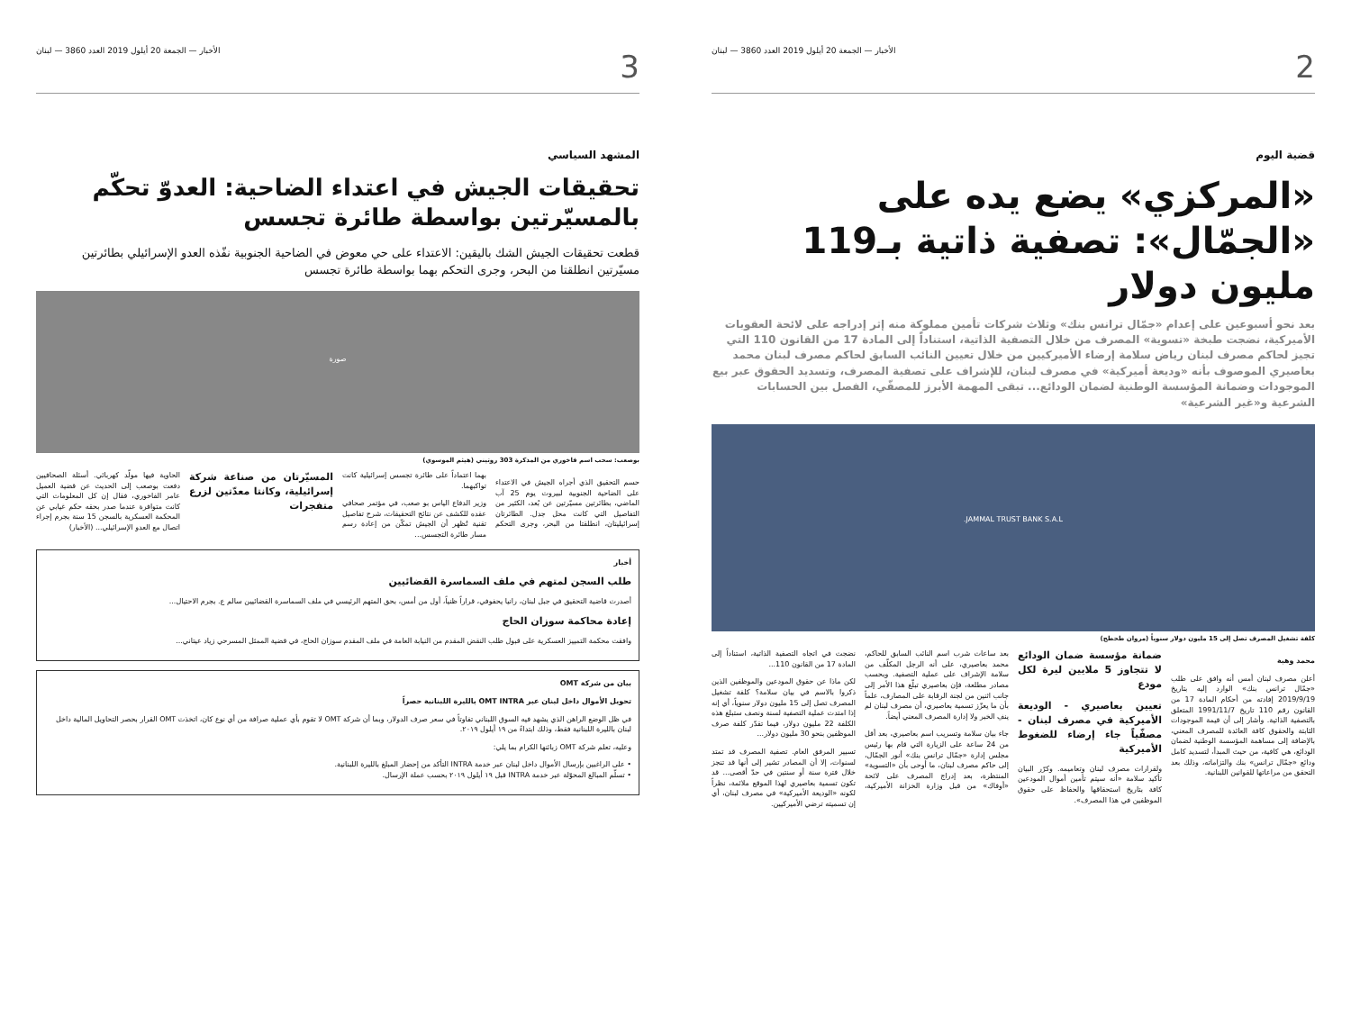2 الأخبار — الجمعة 20 أيلول 2019 العدد 3860 — لبنان
قضية اليوم
«المركزي» يضع يده على «الجمّال»: تصفية ذاتية بـ119 مليون دولار
بعد نحو أسبوعين على إعدام «جمّال ترانس بنك» وثلاث شركات تأمين مملوكة منه إثر إدراجه على لائحة العقوبات الأميركية، نضجت طبخة «تسوية» المصرف من خلال التصفية الذاتية، استناداً إلى المادة 17 من القانون 110 التي تجيز لحاكم مصرف لبنان رياض سلامة إرضاء الأميركيين من خلال تعيين النائب السابق لحاكم مصرف لبنان محمد بعاصيري الموصوف بأنه «وديعة أميركية» في مصرف لبنان، للإشراف على تصفية المصرف، وتسديد الحقوق عبر بيع الموجودات وضمانة المؤسسة الوطنية لضمان الودائع... تبقى المهمة الأبرز للمصفّي، الفصل بين الحسابات الشرعية و«غير الشرعية»
JAMMAL TRUST BANK S.A.L.
كلفة تشغيل المصرف تصل إلى 15 مليون دولار سنوياً (مروان طحطح)
محمد وهبة
أعلن مصرف لبنان أمس أنه وافق على طلب «جمّال ترانس بنك» الوارد إليه بتاريخ 2019/9/19 إفادته من أحكام المادة 17 من القانون رقم 110 تاريخ 1991/11/7 المتعلق بالتصفية الذاتية. وأشار إلى أن قيمة الموجودات الثابتة والحقوق كافة العائدة للمصرف المعني، بالإضافة إلى مساهمة المؤسسة الوطنية لضمان الودائع، هي كافية، من حيث المبدأ، لتسديد كامل ودائع «جمّال ترانس» بنك والتزاماته، وذلك بعد التحقق من مراعاتها للقوانين اللبنانية.
ضمانة مؤسسة ضمان الودائع لا تتجاوز 5 ملايين ليرة لكل مودع
تعيين بعاصيري - الوديعة الأميركية في مصرف لبنان - مصفّياً جاء إرضاء للضغوط الأميركية
ولقرارات مصرف لبنان وتعاميمه. وكرّر البيان تأكيد سلامة «أنه سيتم تأمين أموال المودعين كافة بتاريخ استحقاقها والحفاظ على حقوق الموظفين في هذا المصرف».
بعد ساعات شرب اسم النائب السابق للحاكم، محمد بعاصيري، على أنه الرجل المكلّف من سلامة الإشراف على عملية التصفية. وبحسب مصادر مطلعة، فإن بعاصيري تبلّغ هذا الأمر إلى جانب اثنين من لجنة الرقابة على المصارف، علماً بأن ما يعزّز تسمية بعاصيري، أن مصرف لبنان لم ينفِ الخبر ولا إدارة المصرف المعني أيضاً.
جاء بيان سلامة وتسريب اسم بعاصيري، بعد أقل من 24 ساعة على الزيارة التي قام بها رئيس مجلس إدارة «جمّال ترانس بنك» أنور الجمّال، إلى حاكم مصرف لبنان، ما أوحى بأن «التسوية» المنتظرة، بعد إدراج المصرف على لائحة «أوفاك» من قبل وزارة الخزانة الأميركية، نضجت في اتجاه التصفية الذاتية، استناداً إلى المادة 17 من القانون 110...
لكن ماذا عن حقوق المودعين والموظفين الذين ذكروا بالاسم في بيان سلامة؟ كلفة تشغيل المصرف تصل إلى 15 مليون دولار سنوياً، أي إنه إذا امتدت عملية التصفية لسنة ونصف ستبلغ هذه الكلفة 22 مليون دولار، فيما تقدّر كلفة صرف الموظفين بنحو 30 مليون دولار...
تسيير المرفق العام. تصفية المصرف قد تمتد لسنوات، إلا أن المصادر تشير إلى أنها قد تنجز خلال فترة سنة أو سنتين في حدّ أقصى... قد تكون تسمية بعاصيري لهذا الموقع ملائمة، نظراً لكونه «الوديعة الأميركية» في مصرف لبنان، أي إن تسميته ترضي الأميركيين.
3 الأخبار — الجمعة 20 أيلول 2019 العدد 3860 — لبنان
المشهد السياسي
تحقيقات الجيش في اعتداء الضاحية: العدوّ تحكّم بالمسيّرتين بواسطة طائرة تجسس
قطعت تحقيقات الجيش الشك باليقين: الاعتداء على حي معوض في الضاحية الجنوبية نفّذه العدو الإسرائيلي بطائرتين مسيّرتين انطلقتا من البحر، وجرى التحكم بهما بواسطة طائرة تجسس
صورة
بوصعب: سحب اسم فاخوري من المذكرة 303 روتيني (هيثم الموسوي)
حسم التحقيق الذي أجراه الجيش في الاعتداء على الضاحية الجنوبية لبيروت يوم 25 آب الماضي، بطائرتين مسيّرتين عن بُعد، الكثير من التفاصيل التي كانت محل جدل. الطائرتان إسرائيليتان، انطلقتا من البحر، وجرى التحكم بهما اعتماداً على طائرة تجسس إسرائيلية كانت تواكبهما.
وزير الدفاع الياس بو صعب، في مؤتمر صحافي عقده للكشف عن نتائج التحقيقات، شرح تفاصيل تقنية تُظهر أن الجيش تمكّن من إعادة رسم مسار طائرة التجسس...
المسيّرتان من صناعة شركة إسرائيلية، وكانتا معدّتين لزرع متفجرات
الحاوية فيها مولّد كهربائي. أسئلة الصحافيين دفعت بوصعب إلى الحديث عن قضية العميل عامر الفاخوري، فقال إن كل المعلومات التي كانت متوافرة عندما صدر بحقه حكم غيابي عن المحكمة العسكرية بالسجن 15 سنة بجرم إجراء اتصال مع العدو الإسرائيلي... (الأخبار)
أخبار
طلب السجن لمتهم في ملف السماسرة القضائيين
أصدرت قاضية التحقيق في جبل لبنان، رانيا يحفوفي، قراراً ظنياً، أول من أمس، بحق المتهم الرئيسي في ملف السماسرة القضائيين سالم ع. بجرم الاحتيال...
إعادة محاكمة سوزان الحاج
وافقت محكمة التمييز العسكرية على قبول طلب النقض المقدم من النيابة العامة في ملف المقدم سوزان الحاج، في قضية الممثل المسرحي زياد عيتاني...
بيان من شركة OMT
تحويل الأموال داخل لبنان عبر OMT INTRA بالليرة اللبنانية حصراً
في ظل الوضع الراهن الذي يشهد فيه السوق اللبناني تفاوتاً في سعر صرف الدولار، وبما أن شركة OMT لا تقوم بأي عملية صرافة من أي نوع كان، اتخذت OMT القرار بحصر التحاويل المالية داخل لبنان بالليرة اللبنانية فقط، وذلك ابتداءً من ١٩ أيلول ٢٠١٩.
وعليه، تعلم شركة OMT زبائنها الكرام بما يلي:
• على الراغبين بإرسال الأموال داخل لبنان عبر خدمة INTRA التأكد من إحضار المبلغ بالليرة اللبنانية.
• تسلّم المبالغ المحوّلة عبر خدمة INTRA قبل ١٩ أيلول ٢٠١٩ بحسب عملة الإرسال.